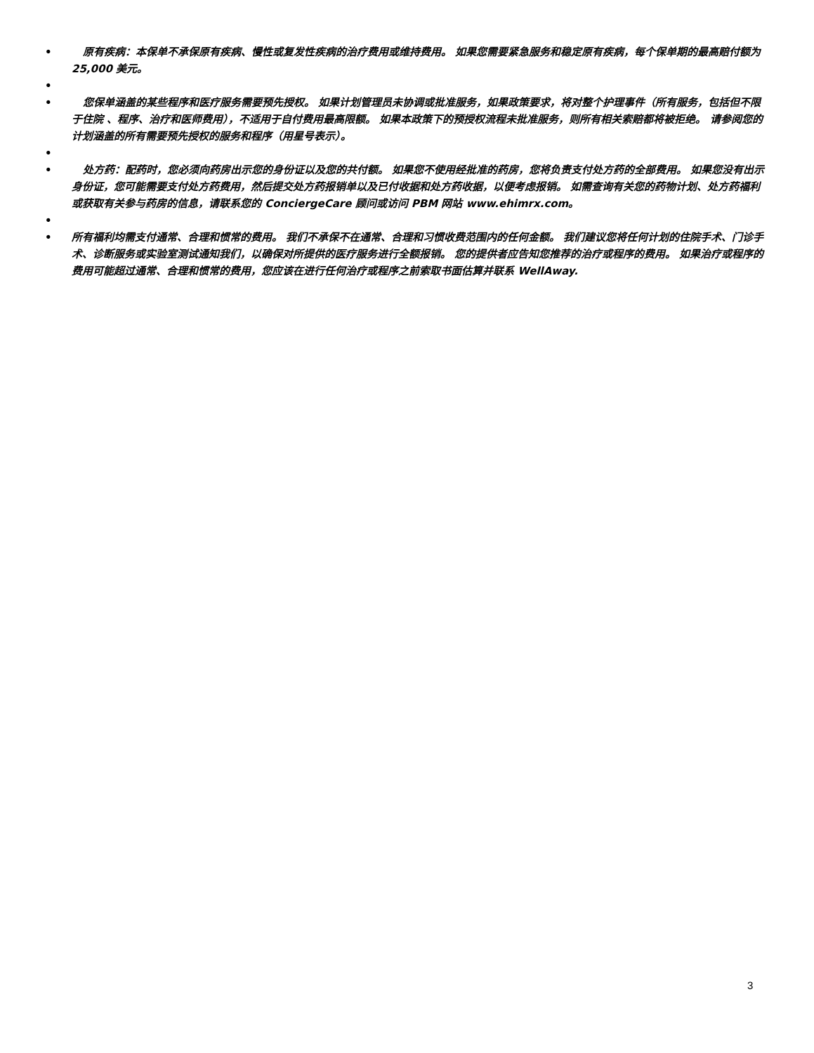• 原有疾病：本保单不承保原有疾病、慢性或复发性疾病的治疗费用或维持费用。 如果您需要紧急服务和稳定原有疾病，每个保单期的最高赔付额为 25,000 美元。
•
• 您保单涵盖的某些程序和医疗服务需要预先授权。 如果计划管理员未协调或批准服务，如果政策要求，将对整个护理事件（所有服务，包括但不限于住院 、程序、治疗和医师费用），不适用于自付费用最高限额。 如果本政策下的预授权流程未批准服务，则所有相关索赔都将被拒绝。 请参阅您的计划涵盖的所有需要预先授权的服务和程序（用星号表示）。
•
• 处方药：配药时，您必须向药房出示您的身份证以及您的共付额。 如果您不使用经批准的药房，您将负责支付处方药的全部费用。 如果您没有出示身份证，您可能需要支付处方药费用，然后提交处方药报销单以及已付收据和处方药收据，以便考虑报销。 如需查询有关您的药物计划、处方药福利或获取有关参与药房的信息，请联系您的 ConciergeCare 顾问或访问 PBM 网站 www.ehimrx.com。
•
• 所有福利均需支付通常、合理和惯常的费用。 我们不承保不在通常、合理和习惯收费范围内的任何金额。 我们建议您将任何计划的住院手术、门诊手术、诊断服务或实验室测试通知我们，以确保对所提供的医疗服务进行全额报销。 您的提供者应告知您推荐的治疗或程序的费用。 如果治疗或程序的费用可能超过通常、合理和惯常的费用，您应该在进行任何治疗或程序之前索取书面估算并联系 WellAway.
3